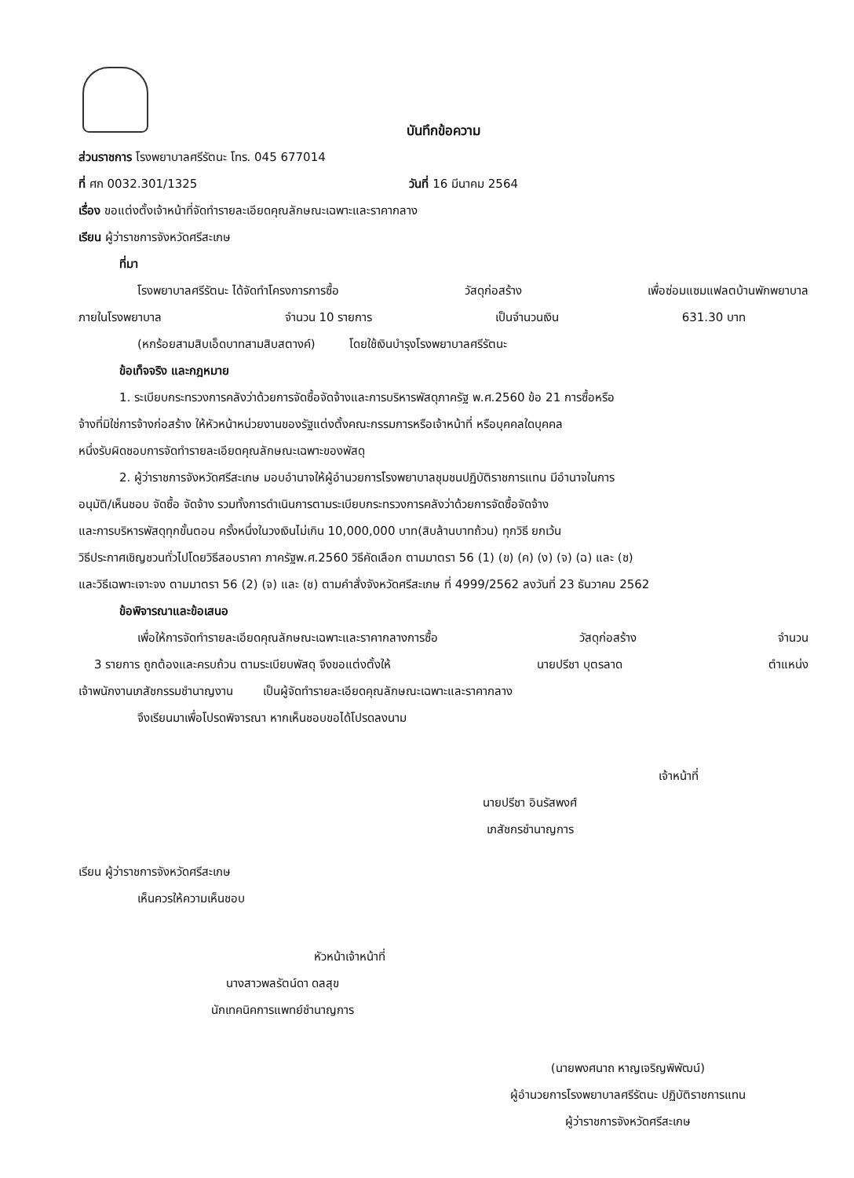บันทึกข้อความ
ส่วนราชการ โรงพยาบาลศรีรัตนะ โทร. 045 677014
ที่ ศก 0032.301/1325 วันที่ 16 มีนาคม 2564
เรื่อง ขอแต่งตั้งเจ้าหน้าที่จัดทำรายละเอียดคุณลักษณะเฉพาะและราคากลาง
เรียน ผู้ว่าราชการจังหวัดศรีสะเกษ
ที่มา
โรงพยาบาลศรีรัตนะ ได้จัดทำโครงการการซื้อ วัสดุก่อสร้าง เพื่อซ่อมแซมแฟลตบ้านพักพยาบาล
ภายในโรงพยาบาล จำนวน 10 รายการ เป็นจำนวนเงิน 631.30 บาท
(หกร้อยสามสิบเอ็ดบาทสามสิบสตางค์) โดยใช้เงินบำรุงโรงพยาบาลศรีรัตนะ
ข้อเท็จจริง และกฎหมาย
1. ระเบียบกระทรวงการคลังว่าด้วยการจัดซื้อจัดจ้างและการบริหารพัสดุภาครัฐ พ.ศ.2560 ข้อ 21 การซื้อหรือ
จ้างที่มิใช่การจ้างก่อสร้าง ให้หัวหน้าหน่วยงานของรัฐแต่งตั้งคณะกรรมการหรือเจ้าหน้าที่ หรือบุคคลใดบุคคล
หนึ่งรับผิดชอบการจัดทำรายละเอียดคุณลักษณะเฉพาะของพัสดุ
2. ผู้ว่าราชการจังหวัดศรีสะเกษ มอบอำนาจให้ผู้อำนวยการโรงพยาบาลชุมชนปฏิบัติราชการแทน มีอำนาจในการ
อนุมัติ/เห็นชอบ จัดซื้อ จัดจ้าง รวมทั้งการดำเนินการตามระเบียบกระทรวงการคลังว่าด้วยการจัดซื้อจัดจ้าง
และการบริหารพัสดุทุกขั้นตอน ครั้งหนึ่งในวงเงินไม่เกิน 10,000,000 บาท(สิบล้านบาทถ้วน) ทุกวิธี ยกเว้น
วิธีประกาศเชิญชวนทั่วไปโดยวิธีสอบราคา ภาครัฐพ.ศ.2560 วิธีคัดเลือก ตามมาตรา 56 (1) (ข) (ค) (ง) (จ) (ฉ) และ (ช)
และวิธีเฉพาะเจาะจง ตามมาตรา 56 (2) (จ) และ (ช) ตามคำสั่งจังหวัดศรีสะเกษ ที่ 4999/2562 ลงวันที่ 23 ธันวาคม 2562
ข้อพิจารณาและข้อเสนอ
เพื่อให้การจัดทำรายละเอียดคุณลักษณะเฉพาะและราคากลางการซื้อ วัสดุก่อสร้าง จำนวน
3 รายการ ถูกต้องและครบถ้วน ตามระเบียบพัสดุ จึงขอแต่งตั้งให้ นายปรีชา บุตรลาด ตำแหน่ง
เจ้าพนักงานเภสัชกรรมชำนาญงาน เป็นผู้จัดทำรายละเอียดคุณลักษณะเฉพาะและราคากลาง
จึงเรียนมาเพื่อโปรดพิจารณา หากเห็นชอบขอได้โปรดลงนาม
เจ้าหน้าที่
นายปรีชา อินรัสพงศ์
เภสัชกรชำนาญการ
เรียน ผู้ว่าราชการจังหวัดศรีสะเกษ
เห็นควรให้ความเห็นชอบ
หัวหน้าเจ้าหน้าที่
นางสาวพลรัตน์ดา ดลสุข
นักเทคนิคการแพทย์ชำนาญการ
(นายพงศนาถ หาญเจริญพิพัฒน์)
ผู้อำนวยการโรงพยาบาลศรีรัตนะ ปฏิบัติราชการแทน
ผู้ว่าราชการจังหวัดศรีสะเกษ